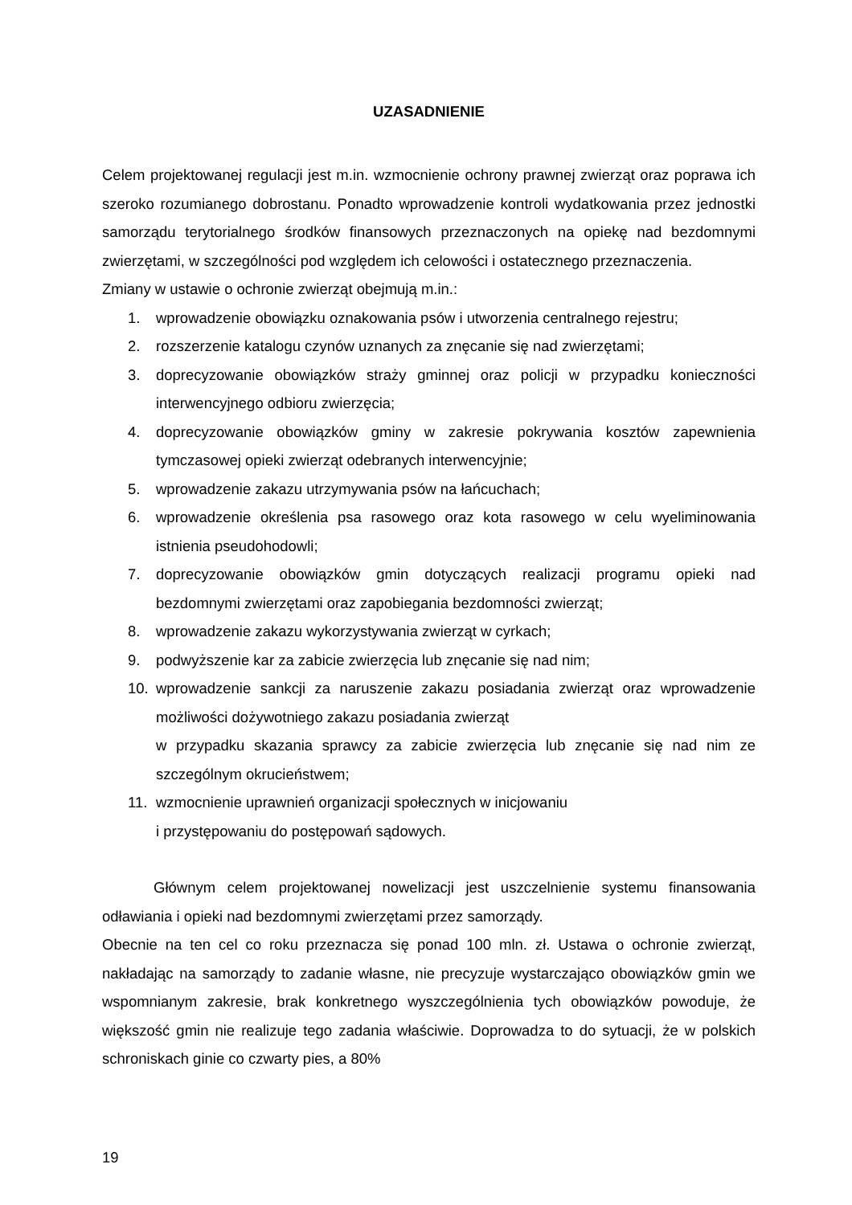UZASADNIENIE
Celem projektowanej regulacji jest m.in. wzmocnienie ochrony prawnej zwierząt oraz poprawa ich szeroko rozumianego dobrostanu. Ponadto wprowadzenie kontroli wydatkowania przez jednostki samorządu terytorialnego środków finansowych przeznaczonych na opiekę nad bezdomnymi zwierzętami, w szczególności pod względem ich celowości i ostatecznego przeznaczenia.
Zmiany w ustawie o ochronie zwierząt obejmują m.in.:
1. wprowadzenie obowiązku oznakowania psów i utworzenia centralnego rejestru;
2. rozszerzenie katalogu czynów uznanych za znęcanie się nad zwierzętami;
3. doprecyzowanie obowiązków straży gminnej oraz policji w przypadku konieczności interwencyjnego odbioru zwierzęcia;
4. doprecyzowanie obowiązków gminy w zakresie pokrywania kosztów zapewnienia tymczasowej opieki zwierząt odebranych interwencyjnie;
5. wprowadzenie zakazu utrzymywania psów na łańcuchach;
6. wprowadzenie określenia psa rasowego oraz kota rasowego w celu wyeliminowania istnienia pseudohodowli;
7. doprecyzowanie obowiązków gmin dotyczących realizacji programu opieki nad bezdomnymi zwierzętami oraz zapobiegania bezdomności zwierząt;
8. wprowadzenie zakazu wykorzystywania zwierząt w cyrkach;
9. podwyższenie kar za zabicie zwierzęcia lub znęcanie się nad nim;
10. wprowadzenie sankcji za naruszenie zakazu posiadania zwierząt oraz wprowadzenie możliwości dożywotniego zakazu posiadania zwierząt
w przypadku skazania sprawcy za zabicie zwierzęcia lub znęcanie się nad nim ze szczególnym okrucieństwem;
11. wzmocnienie uprawnień organizacji społecznych w inicjowaniu
i przystępowaniu do postępowań sądowych.
Głównym celem projektowanej nowelizacji jest uszczelnienie systemu finansowania odławiania i opieki nad bezdomnymi zwierzętami przez samorządy.
Obecnie na ten cel co roku przeznacza się ponad 100 mln. zł. Ustawa o ochronie zwierząt, nakładając na samorządy to zadanie własne, nie precyzuje wystarczająco obowiązków gmin we wspomnianym zakresie, brak konkretnego wyszczególnienia tych obowiązków powoduje, że większość gmin nie realizuje tego zadania właściwie. Doprowadza to do sytuacji, że w polskich schroniskach ginie co czwarty pies, a 80%
19